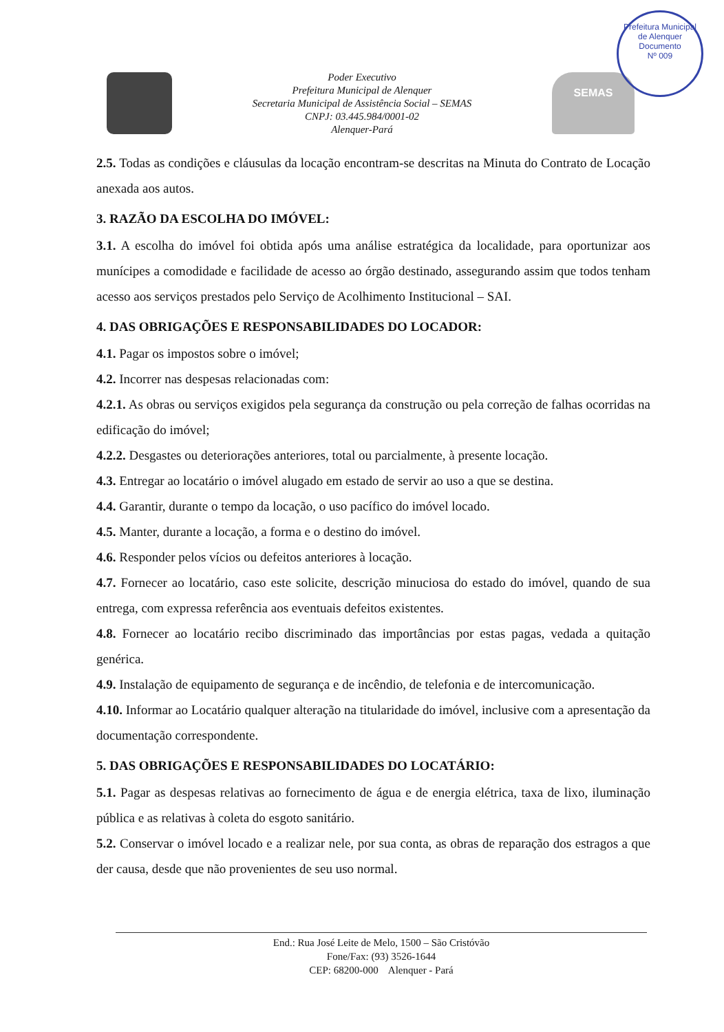Prefeitura Municipal de Alenquer
Documento
Nº 009
Poder Executivo
Prefeitura Municipal de Alenquer
Secretaria Municipal de Assistência Social – SEMAS
CNPJ: 03.445.984/0001-02
Alenquer-Pará
SEMAS
2.5. Todas as condições e cláusulas da locação encontram-se descritas na Minuta do Contrato de Locação anexada aos autos.
3. RAZÃO DA ESCOLHA DO IMÓVEL:
3.1. A escolha do imóvel foi obtida após uma análise estratégica da localidade, para oportunizar aos munícipes a comodidade e facilidade de acesso ao órgão destinado, assegurando assim que todos tenham acesso aos serviços prestados pelo Serviço de Acolhimento Institucional – SAI.
4. DAS OBRIGAÇÕES E RESPONSABILIDADES DO LOCADOR:
4.1. Pagar os impostos sobre o imóvel;
4.2. Incorrer nas despesas relacionadas com:
4.2.1. As obras ou serviços exigidos pela segurança da construção ou pela correção de falhas ocorridas na edificação do imóvel;
4.2.2. Desgastes ou deteriorações anteriores, total ou parcialmente, à presente locação.
4.3. Entregar ao locatário o imóvel alugado em estado de servir ao uso a que se destina.
4.4. Garantir, durante o tempo da locação, o uso pacífico do imóvel locado.
4.5. Manter, durante a locação, a forma e o destino do imóvel.
4.6. Responder pelos vícios ou defeitos anteriores à locação.
4.7. Fornecer ao locatário, caso este solicite, descrição minuciosa do estado do imóvel, quando de sua entrega, com expressa referência aos eventuais defeitos existentes.
4.8. Fornecer ao locatário recibo discriminado das importâncias por estas pagas, vedada a quitação genérica.
4.9. Instalação de equipamento de segurança e de incêndio, de telefonia e de intercomunicação.
4.10. Informar ao Locatário qualquer alteração na titularidade do imóvel, inclusive com a apresentação da documentação correspondente.
5. DAS OBRIGAÇÕES E RESPONSABILIDADES DO LOCATÁRIO:
5.1. Pagar as despesas relativas ao fornecimento de água e de energia elétrica, taxa de lixo, iluminação pública e as relativas à coleta do esgoto sanitário.
5.2. Conservar o imóvel locado e a realizar nele, por sua conta, as obras de reparação dos estragos a que der causa, desde que não provenientes de seu uso normal.
End.: Rua José Leite de Melo, 1500 – São Cristóvão
Fone/Fax: (93) 3526-1644
CEP: 68200-000 Alenquer - Pará